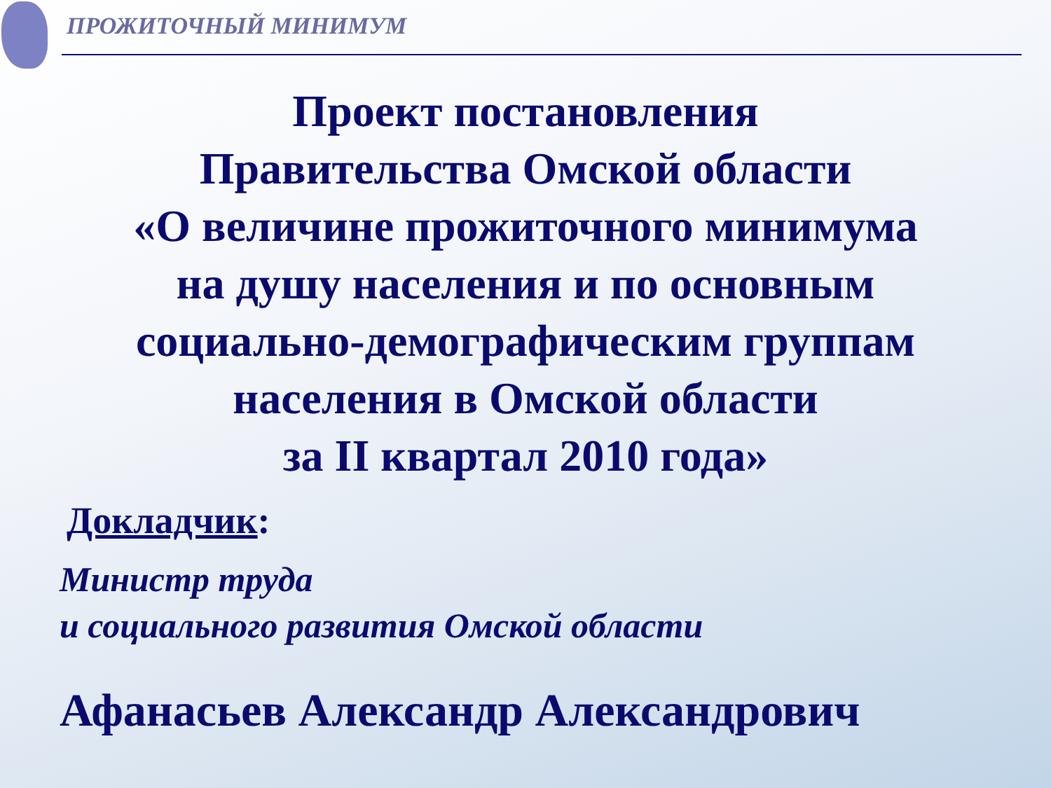ПРОЖИТОЧНЫЙ МИНИМУМ
Проект постановления
Правительства Омской области
«О величине прожиточного минимума
на душу населения и по основным
социально-демографическим группам
населения в Омской области
за II квартал 2010 года»
Докладчик:
Министр труда
и социального развития Омской области
Афанасьев Александр Александрович